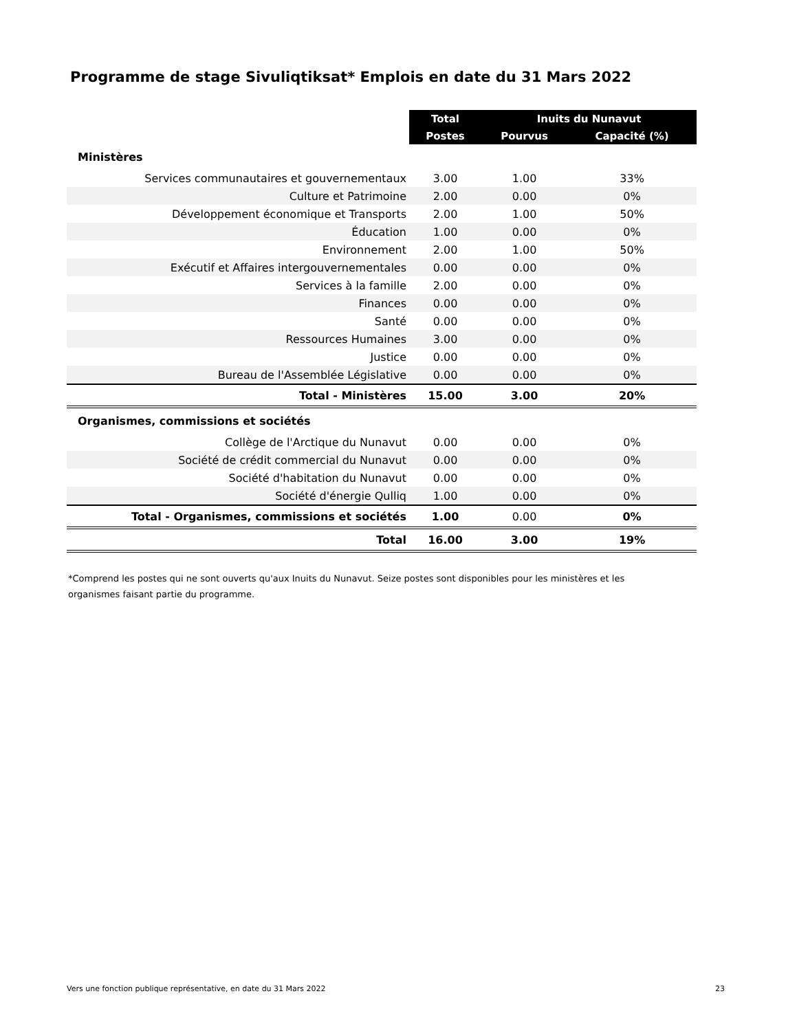Programme de stage Sivuliqtiksat* Emplois en date du 31 Mars 2022
| | Total | Inuits du Nunavut | |
| --- | --- | --- | --- |
| | Postes | Pourvus | Capacité (%) |
| Ministères | | | |
| Services communautaires et gouvernementaux | 3.00 | 1.00 | 33% |
| Culture et Patrimoine | 2.00 | 0.00 | 0% |
| Développement économique et Transports | 2.00 | 1.00 | 50% |
| Éducation | 1.00 | 0.00 | 0% |
| Environnement | 2.00 | 1.00 | 50% |
| Exécutif et Affaires intergouvernementales | 0.00 | 0.00 | 0% |
| Services à la famille | 2.00 | 0.00 | 0% |
| Finances | 0.00 | 0.00 | 0% |
| Santé | 0.00 | 0.00 | 0% |
| Ressources Humaines | 3.00 | 0.00 | 0% |
| Justice | 0.00 | 0.00 | 0% |
| Bureau de l'Assemblée Législative | 0.00 | 0.00 | 0% |
| Total - Ministères | 15.00 | 3.00 | 20% |
| Organismes, commissions et sociétés | | | |
| Collège de l'Arctique du Nunavut | 0.00 | 0.00 | 0% |
| Société de crédit commercial du Nunavut | 0.00 | 0.00 | 0% |
| Société d'habitation du Nunavut | 0.00 | 0.00 | 0% |
| Société d'énergie Qulliq | 1.00 | 0.00 | 0% |
| Total - Organismes, commissions et sociétés | 1.00 | 0.00 | 0% |
| Total | 16.00 | 3.00 | 19% |
*Comprend les postes qui ne sont ouverts qu'aux Inuits du Nunavut. Seize postes sont disponibles pour les ministères et les organismes faisant partie du programme.
Vers une fonction publique représentative, en date du 31 Mars 2022
23